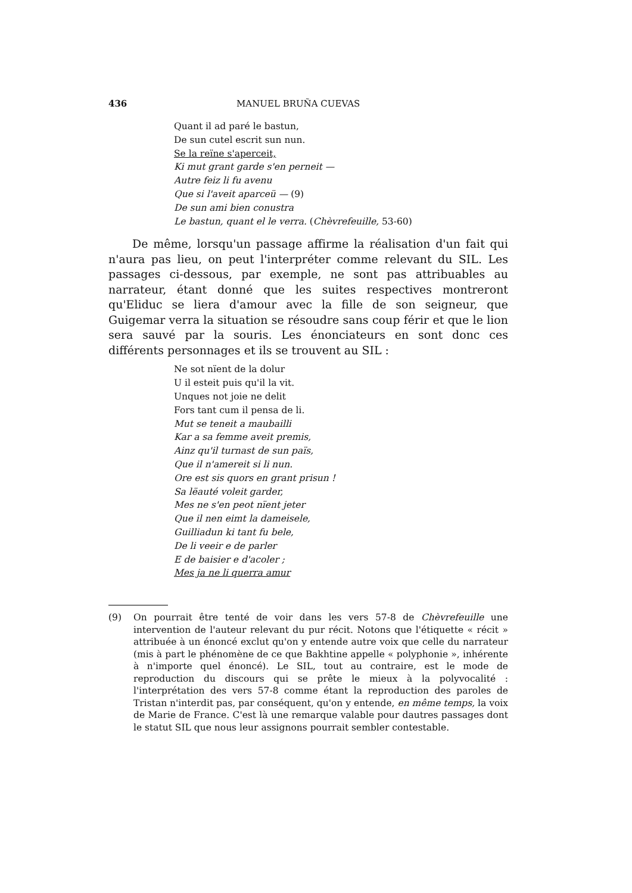436 MANUEL BRUÑA CUEVAS
Quant il ad paré le bastun,
De sun cutel escrit sun nun.
Se la reïne s'aperceit,
Ki mut grant garde s'en perneit —
Autre feiz li fu avenu
Que si l'aveit aparceü — (9)
De sun ami bien conustra
Le bastun, quant el le verra. (Chèvrefeuille, 53-60)
De même, lorsqu'un passage affirme la réalisation d'un fait qui n'aura pas lieu, on peut l'interpréter comme relevant du SIL. Les passages ci-dessous, par exemple, ne sont pas attribuables au narrateur, étant donné que les suites respectives montreront qu'Eliduc se liera d'amour avec la fille de son seigneur, que Guigemar verra la situation se résoudre sans coup férir et que le lion sera sauvé par la souris. Les énonciateurs en sont donc ces différents personnages et ils se trouvent au SIL :
Ne sot nïent de la dolur
U il esteit puis qu'il la vit.
Unques not joie ne delit
Fors tant cum il pensa de li.
Mut se teneit a maubailli
Kar a sa femme aveit premis,
Ainz qu'il turnast de sun païs,
Que il n'amereit si li nun.
Ore est sis quors en grant prisun !
Sa lëauté voleit garder,
Mes ne s'en peot nïent jeter
Que il nen eimt la dameisele,
Guilliadun ki tant fu bele,
De li veeir e de parler
E de baisier e d'acoler ;
Mes ja ne li querra amur
(9) On pourrait être tenté de voir dans les vers 57-8 de Chèvrefeuille une intervention de l'auteur relevant du pur récit. Notons que l'étiquette « récit » attribuée à un énoncé exclut qu'on y entende autre voix que celle du narrateur (mis à part le phénomène de ce que Bakhtine appelle « polyphonie », inhérente à n'importe quel énoncé). Le SIL, tout au contraire, est le mode de reproduction du discours qui se prête le mieux à la polyvocalité : l'interprétation des vers 57-8 comme étant la reproduction des paroles de Tristan n'interdit pas, par conséquent, qu'on y entende, en même temps, la voix de Marie de France. C'est là une remarque valable pour dautres passages dont le statut SIL que nous leur assignons pourrait sembler contestable.